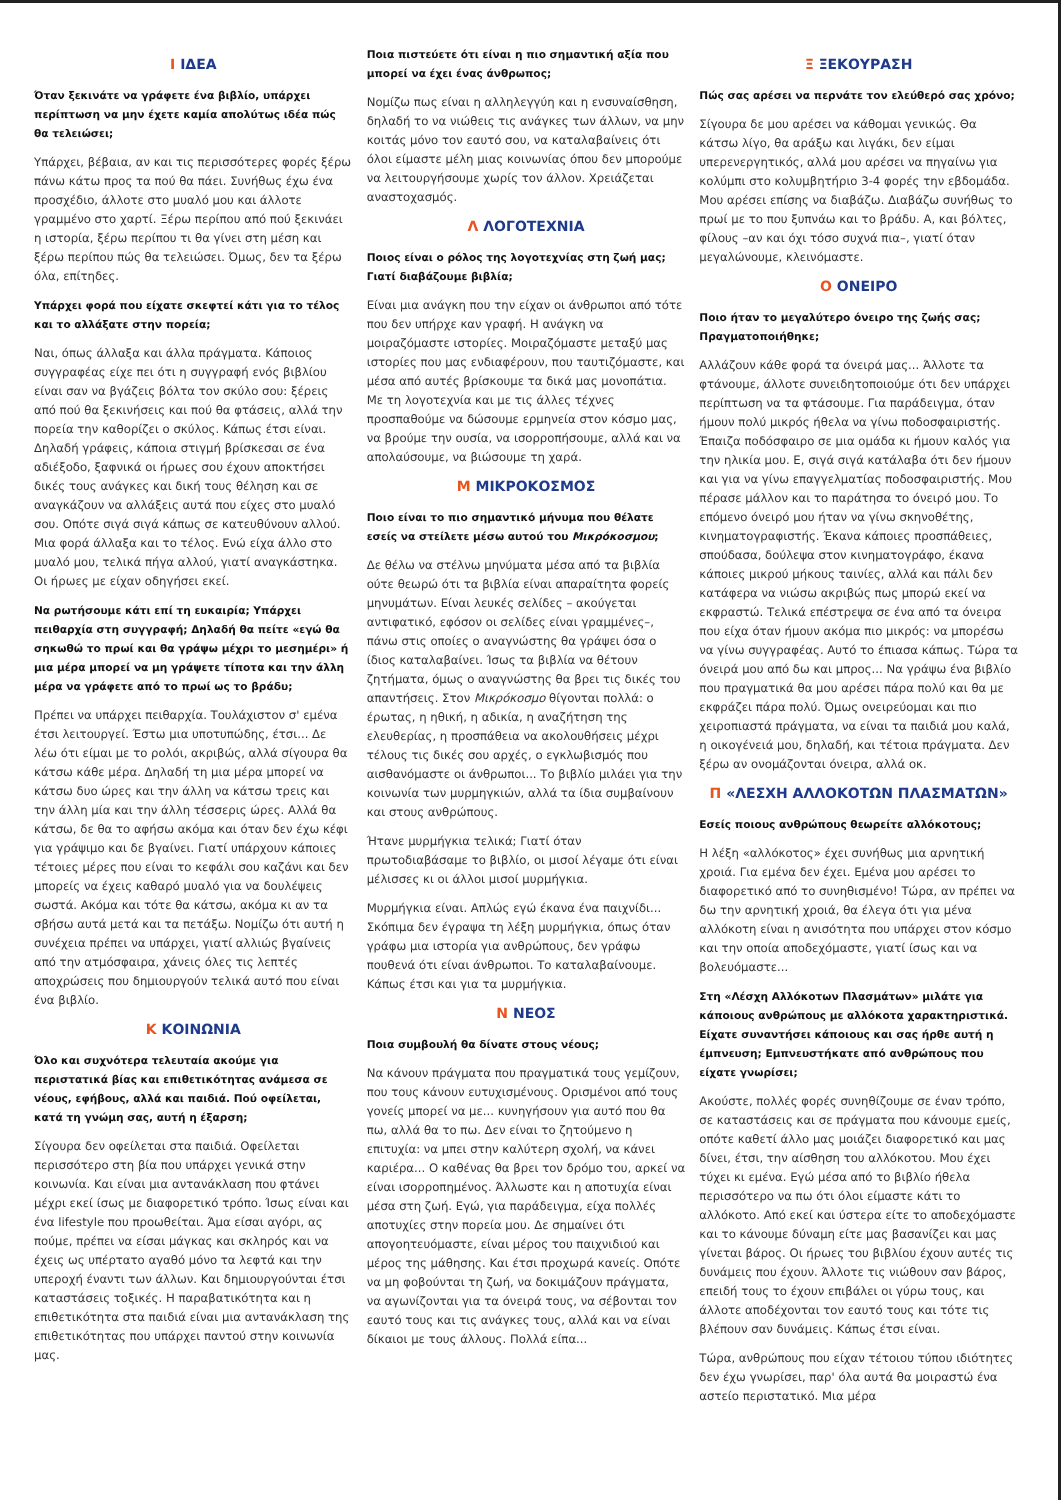Ι ΙΔΕΑ
Όταν ξεκινάτε να γράφετε ένα βιβλίο, υπάρχει περίπτωση να μην έχετε καμία απολύτως ιδέα πώς θα τελειώσει;
Υπάρχει, βέβαια, αν και τις περισσότερες φορές ξέρω πάνω κάτω προς τα πού θα πάει. Συνήθως έχω ένα προσχέδιο, άλλοτε στο μυαλό μου και άλλοτε γραμμένο στο χαρτί. Ξέρω περίπου από πού ξεκινάει η ιστορία, ξέρω περίπου τι θα γίνει στη μέση και ξέρω περίπου πώς θα τελειώσει. Όμως, δεν τα ξέρω όλα, επίτηδες.
Υπάρχει φορά που είχατε σκεφτεί κάτι για το τέλος και το αλλάξατε στην πορεία;
Ναι, όπως άλλαξα και άλλα πράγματα. Κάποιος συγγραφέας είχε πει ότι η συγγραφή ενός βιβλίου είναι σαν να βγάζεις βόλτα τον σκύλο σου: ξέρεις από πού θα ξεκινήσεις και πού θα φτάσεις, αλλά την πορεία την καθορίζει ο σκύλος. Κάπως έτσι είναι. Δηλαδή γράφεις, κάποια στιγμή βρίσκεσαι σε ένα αδιέξοδο, ξαφνικά οι ήρωες σου έχουν αποκτήσει δικές τους ανάγκες και δική τους θέληση και σε αναγκάζουν να αλλάξεις αυτά που είχες στο μυαλό σου. Οπότε σιγά σιγά κάπως σε κατευθύνουν αλλού. Μια φορά άλλαξα και το τέλος. Ενώ είχα άλλο στο μυαλό μου, τελικά πήγα αλλού, γιατί αναγκάστηκα. Οι ήρωες με είχαν οδηγήσει εκεί.
Να ρωτήσουμε κάτι επί τη ευκαιρία; Υπάρχει πειθαρχία στη συγγραφή; Δηλαδή θα πείτε «εγώ θα σηκωθώ το πρωί και θα γράψω μέχρι το μεσημέρι» ή μια μέρα μπορεί να μη γράψετε τίποτα και την άλλη μέρα να γράφετε από το πρωί ως το βράδυ;
Πρέπει να υπάρχει πειθαρχία. Τουλάχιστον σ' εμένα έτσι λειτουργεί. Έστω μια υποτυπώδης, έτσι... Δε λέω ότι είμαι με το ρολόι, ακριβώς, αλλά σίγουρα θα κάτσω κάθε μέρα. Δηλαδή τη μια μέρα μπορεί να κάτσω δυο ώρες και την άλλη να κάτσω τρεις και την άλλη μία και την άλλη τέσσερις ώρες. Αλλά θα κάτσω, δε θα το αφήσω ακόμα και όταν δεν έχω κέφι για γράψιμο και δε βγαίνει. Γιατί υπάρχουν κάποιες τέτοιες μέρες που είναι το κεφάλι σου καζάνι και δεν μπορείς να έχεις καθαρό μυαλό για να δουλέψεις σωστά. Ακόμα και τότε θα κάτσω, ακόμα κι αν τα σβήσω αυτά μετά και τα πετάξω. Νομίζω ότι αυτή η συνέχεια πρέπει να υπάρχει, γιατί αλλιώς βγαίνεις από την ατμόσφαιρα, χάνεις όλες τις λεπτές αποχρώσεις που δημιουργούν τελικά αυτό που είναι ένα βιβλίο.
Κ ΚΟΙΝΩΝΙΑ
Όλο και συχνότερα τελευταία ακούμε για περιστατικά βίας και επιθετικότητας ανάμεσα σε νέους, εφήβους, αλλά και παιδιά. Πού οφείλεται, κατά τη γνώμη σας, αυτή η έξαρση;
Σίγουρα δεν οφείλεται στα παιδιά. Οφείλεται περισσότερο στη βία που υπάρχει γενικά στην κοινωνία. Και είναι μια αντανάκλαση που φτάνει μέχρι εκεί ίσως με διαφορετικό τρόπο. Ίσως είναι και ένα lifestyle που προωθείται. Άμα είσαι αγόρι, ας πούμε, πρέπει να είσαι μάγκας και σκληρός και να έχεις ως υπέρτατο αγαθό μόνο τα λεφτά και την υπεροχή έναντι των άλλων. Και δημιουργούνται έτσι καταστάσεις τοξικές. Η παραβατικότητα και η επιθετικότητα στα παιδιά είναι μια αντανάκλαση της επιθετικότητας που υπάρχει παντού στην κοινωνία μας.
Ποια πιστεύετε ότι είναι η πιο σημαντική αξία που μπορεί να έχει ένας άνθρωπος;
Νομίζω πως είναι η αλληλεγγύη και η ενσυναίσθηση, δηλαδή το να νιώθεις τις ανάγκες των άλλων, να μην κοιτάς μόνο τον εαυτό σου, να καταλαβαίνεις ότι όλοι είμαστε μέλη μιας κοινωνίας όπου δεν μπορούμε να λειτουργήσουμε χωρίς τον άλλον. Χρειάζεται αναστοχασμός.
Λ ΛΟΓΟΤΕΧΝΙΑ
Ποιος είναι ο ρόλος της λογοτεχνίας στη ζωή μας; Γιατί διαβάζουμε βιβλία;
Είναι μια ανάγκη που την είχαν οι άνθρωποι από τότε που δεν υπήρχε καν γραφή. Η ανάγκη να μοιραζόμαστε ιστορίες. Μοιραζόμαστε μεταξύ μας ιστορίες που μας ενδιαφέρουν, που ταυτιζόμαστε, και μέσα από αυτές βρίσκουμε τα δικά μας μονοπάτια. Με τη λογοτεχνία και με τις άλλες τέχνες προσπαθούμε να δώσουμε ερμηνεία στον κόσμο μας, να βρούμε την ουσία, να ισορροπήσουμε, αλλά και να απολαύσουμε, να βιώσουμε τη χαρά.
Μ ΜΙΚΡΟΚΟΣΜΟΣ
Ποιο είναι το πιο σημαντικό μήνυμα που θέλατε εσείς να στείλετε μέσω αυτού του Μικρόκοσμου;
Δε θέλω να στέλνω μηνύματα μέσα από τα βιβλία ούτε θεωρώ ότι τα βιβλία είναι απαραίτητα φορείς μηνυμάτων. Είναι λευκές σελίδες – ακούγεται αντιφατικό, εφόσον οι σελίδες είναι γραμμένες–, πάνω στις οποίες ο αναγνώστης θα γράψει όσα ο ίδιος καταλαβαίνει. Ίσως τα βιβλία να θέτουν ζητήματα, όμως ο αναγνώστης θα βρει τις δικές του απαντήσεις. Στον Μικρόκοσμο θίγονται πολλά: ο έρωτας, η ηθική, η αδικία, η αναζήτηση της ελευθερίας, η προσπάθεια να ακολουθήσεις μέχρι τέλους τις δικές σου αρχές, ο εγκλωβισμός που αισθανόμαστε οι άνθρωποι... Το βιβλίο μιλάει για την κοινωνία των μυρμηγκιών, αλλά τα ίδια συμβαίνουν και στους ανθρώπους.
Ήτανε μυρμήγκια τελικά; Γιατί όταν πρωτοδιαβάσαμε το βιβλίο, οι μισοί λέγαμε ότι είναι μέλισσες κι οι άλλοι μισοί μυρμήγκια.
Μυρμήγκια είναι. Απλώς εγώ έκανα ένα παιχνίδι... Σκόπιμα δεν έγραψα τη λέξη μυρμήγκια, όπως όταν γράφω μια ιστορία για ανθρώπους, δεν γράφω πουθενά ότι είναι άνθρωποι. Το καταλαβαίνουμε. Κάπως έτσι και για τα μυρμήγκια.
Ν ΝΕΟΣ
Ποια συμβουλή θα δίνατε στους νέους;
Να κάνουν πράγματα που πραγματικά τους γεμίζουν, που τους κάνουν ευτυχισμένους. Ορισμένοι από τους γονείς μπορεί να με... κυνηγήσουν για αυτό που θα πω, αλλά θα το πω. Δεν είναι το ζητούμενο η επιτυχία: να μπει στην καλύτερη σχολή, να κάνει καριέρα... Ο καθένας θα βρει τον δρόμο του, αρκεί να είναι ισορροπημένος. Άλλωστε και η αποτυχία είναι μέσα στη ζωή. Εγώ, για παράδειγμα, είχα πολλές αποτυχίες στην πορεία μου. Δε σημαίνει ότι απογοητευόμαστε, είναι μέρος του παιχνιδιού και μέρος της μάθησης. Και έτσι προχωρά κανείς. Οπότε να μη φοβούνται τη ζωή, να δοκιμάζουν πράγματα, να αγωνίζονται για τα όνειρά τους, να σέβονται τον εαυτό τους και τις ανάγκες τους, αλλά και να είναι δίκαιοι με τους άλλους. Πολλά είπα...
Ξ ΞΕΚΟΥΡΑΣΗ
Πώς σας αρέσει να περνάτε τον ελεύθερό σας χρόνο;
Σίγουρα δε μου αρέσει να κάθομαι γενικώς. Θα κάτσω λίγο, θα αράξω και λιγάκι, δεν είμαι υπερενεργητικός, αλλά μου αρέσει να πηγαίνω για κολύμπι στο κολυμβητήριο 3-4 φορές την εβδομάδα. Μου αρέσει επίσης να διαβάζω. Διαβάζω συνήθως το πρωί με το που ξυπνάω και το βράδυ. Α, και βόλτες, φίλους –αν και όχι τόσο συχνά πια–, γιατί όταν μεγαλώνουμε, κλεινόμαστε.
Ο ΟΝΕΙΡΟ
Ποιο ήταν το μεγαλύτερο όνειρο της ζωής σας; Πραγματοποιήθηκε;
Αλλάζουν κάθε φορά τα όνειρά μας... Άλλοτε τα φτάνουμε, άλλοτε συνειδητοποιούμε ότι δεν υπάρχει περίπτωση να τα φτάσουμε. Για παράδειγμα, όταν ήμουν πολύ μικρός ήθελα να γίνω ποδοσφαιριστής. Έπαιζα ποδόσφαιρο σε μια ομάδα κι ήμουν καλός για την ηλικία μου. Ε, σιγά σιγά κατάλαβα ότι δεν ήμουν και για να γίνω επαγγελματίας ποδοσφαιριστής. Μου πέρασε μάλλον και το παράτησα το όνειρό μου. Το επόμενο όνειρό μου ήταν να γίνω σκηνοθέτης, κινηματογραφιστής. Έκανα κάποιες προσπάθειες, σπούδασα, δούλεψα στον κινηματογράφο, έκανα κάποιες μικρού μήκους ταινίες, αλλά και πάλι δεν κατάφερα να νιώσω ακριβώς πως μπορώ εκεί να εκφραστώ. Τελικά επέστρεψα σε ένα από τα όνειρα που είχα όταν ήμουν ακόμα πιο μικρός: να μπορέσω να γίνω συγγραφέας. Αυτό το έπιασα κάπως. Τώρα τα όνειρά μου από δω και μπρος... Να γράψω ένα βιβλίο που πραγματικά θα μου αρέσει πάρα πολύ και θα με εκφράζει πάρα πολύ. Όμως ονειρεύομαι και πιο χειροπιαστά πράγματα, να είναι τα παιδιά μου καλά, η οικογένειά μου, δηλαδή, και τέτοια πράγματα. Δεν ξέρω αν ονομάζονται όνειρα, αλλά οκ.
Π «ΛΕΣΧΗ ΑΛΛΟΚΟΤΩΝ ΠΛΑΣΜΑΤΩΝ»
Εσείς ποιους ανθρώπους θεωρείτε αλλόκοτους;
Η λέξη «αλλόκοτος» έχει συνήθως μια αρνητική χροιά. Για εμένα δεν έχει. Εμένα μου αρέσει το διαφορετικό από το συνηθισμένο! Τώρα, αν πρέπει να δω την αρνητική χροιά, θα έλεγα ότι για μένα αλλόκοτη είναι η ανισότητα που υπάρχει στον κόσμο και την οποία αποδεχόμαστε, γιατί ίσως και να βολευόμαστε...
Στη «Λέσχη Αλλόκοτων Πλασμάτων» μιλάτε για κάποιους ανθρώπους με αλλόκοτα χαρακτηριστικά. Είχατε συναντήσει κάποιους και σας ήρθε αυτή η έμπνευση; Εμπνευστήκατε από ανθρώπους που είχατε γνωρίσει;
Ακούστε, πολλές φορές συνηθίζουμε σε έναν τρόπο, σε καταστάσεις και σε πράγματα που κάνουμε εμείς, οπότε καθετί άλλο μας μοιάζει διαφορετικό και μας δίνει, έτσι, την αίσθηση του αλλόκοτου. Μου έχει τύχει κι εμένα. Εγώ μέσα από το βιβλίο ήθελα περισσότερο να πω ότι όλοι είμαστε κάτι το αλλόκοτο. Από εκεί και ύστερα είτε το αποδεχόμαστε και το κάνουμε δύναμη είτε μας βασανίζει και μας γίνεται βάρος. Οι ήρωες του βιβλίου έχουν αυτές τις δυνάμεις που έχουν. Άλλοτε τις νιώθουν σαν βάρος, επειδή τους το έχουν επιβάλει οι γύρω τους, και άλλοτε αποδέχονται τον εαυτό τους και τότε τις βλέπουν σαν δυνάμεις. Κάπως έτσι είναι.
Τώρα, ανθρώπους που είχαν τέτοιου τύπου ιδιότητες δεν έχω γνωρίσει, παρ' όλα αυτά θα μοιραστώ ένα αστείο περιστατικό. Μια μέρα